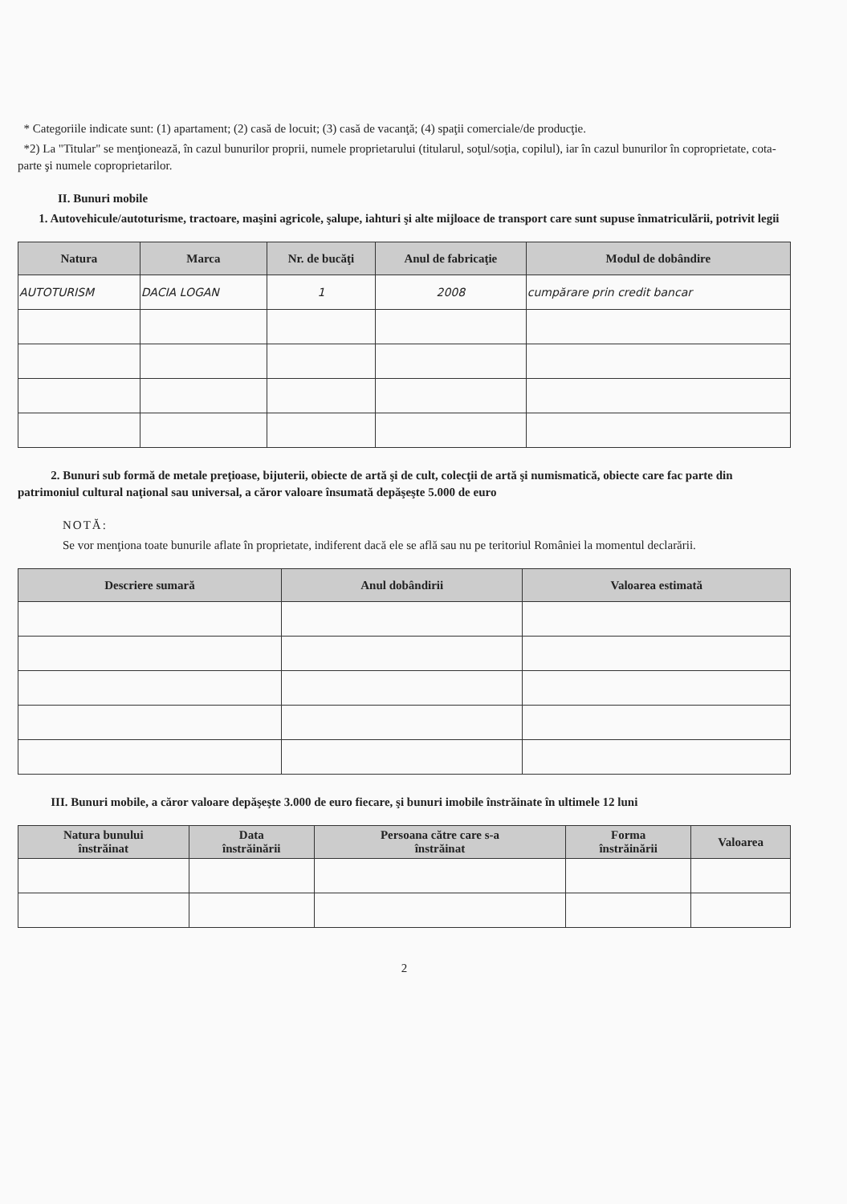* Categoriile indicate sunt: (1) apartament; (2) casă de locuit; (3) casă de vacanţă; (4) spaţii comerciale/de producţie.
*2) La "Titular" se menţionează, în cazul bunurilor proprii, numele proprietarului (titularul, soţul/soţia, copilul), iar în cazul bunurilor în coproprietate, cota-parte şi numele coproprietarilor.
II. Bunuri mobile
1. Autovehicule/autoturisme, tractoare, maşini agricole, şalupe, iahturi şi alte mijloace de transport care sunt supuse înmatriculării, potrivit legii
| Natura | Marca | Nr. de bucăţi | Anul de fabricaţie | Modul de dobândire |
| --- | --- | --- | --- | --- |
| AUTOTURISM | DACIA LOGAN | 1 | 2008 | cumpărare prin credit bancar |
2. Bunuri sub formă de metale preţioase, bijuterii, obiecte de artă şi de cult, colecţii de artă şi numismatică, obiecte care fac parte din patrimoniul cultural naţional sau universal, a căror valoare însumată depăşeşte 5.000 de euro
NOTĂ:
Se vor menţiona toate bunurile aflate în proprietate, indiferent dacă ele se află sau nu pe teritoriul României la momentul declarării.
| Descriere sumară | Anul dobândirii | Valoarea estimată |
| --- | --- | --- |
III. Bunuri mobile, a căror valoare depăşeşte 3.000 de euro fiecare, şi bunuri imobile înstrăinate în ultimele 12 luni
| Natura bunului înstrăinat | Data înstrăinării | Persoana către care s-a înstrăinat | Forma înstrăinării | Valoarea |
| --- | --- | --- | --- | --- |
2